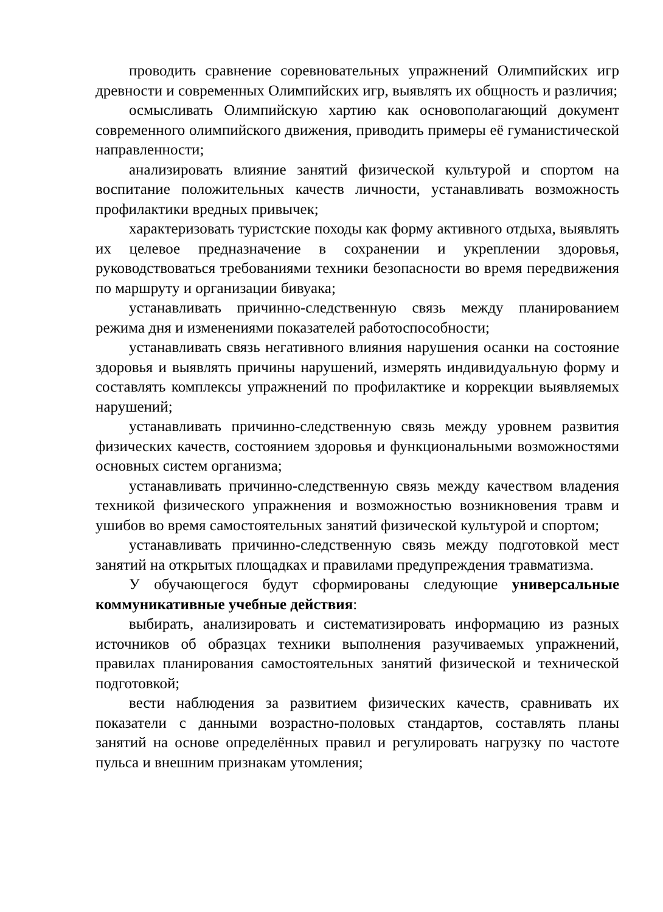проводить сравнение соревновательных упражнений Олимпийских игр древности и современных Олимпийских игр, выявлять их общность и различия;
осмысливать Олимпийскую хартию как основополагающий документ современного олимпийского движения, приводить примеры её гуманистической направленности;
анализировать влияние занятий физической культурой и спортом на воспитание положительных качеств личности, устанавливать возможность профилактики вредных привычек;
характеризовать туристские походы как форму активного отдыха, выявлять их целевое предназначение в сохранении и укреплении здоровья, руководствоваться требованиями техники безопасности во время передвижения по маршруту и организации бивуака;
устанавливать причинно-следственную связь между планированием режима дня и изменениями показателей работоспособности;
устанавливать связь негативного влияния нарушения осанки на состояние здоровья и выявлять причины нарушений, измерять индивидуальную форму и составлять комплексы упражнений по профилактике и коррекции выявляемых нарушений;
устанавливать причинно-следственную связь между уровнем развития физических качеств, состоянием здоровья и функциональными возможностями основных систем организма;
устанавливать причинно-следственную связь между качеством владения техникой физического упражнения и возможностью возникновения травм и ушибов во время самостоятельных занятий физической культурой и спортом;
устанавливать причинно-следственную связь между подготовкой мест занятий на открытых площадках и правилами предупреждения травматизма.
У обучающегося будут сформированы следующие универсальные коммуникативные учебные действия:
выбирать, анализировать и систематизировать информацию из разных источников об образцах техники выполнения разучиваемых упражнений, правилах планирования самостоятельных занятий физической и технической подготовкой;
вести наблюдения за развитием физических качеств, сравнивать их показатели с данными возрастно-половых стандартов, составлять планы занятий на основе определённых правил и регулировать нагрузку по частоте пульса и внешним признакам утомления;